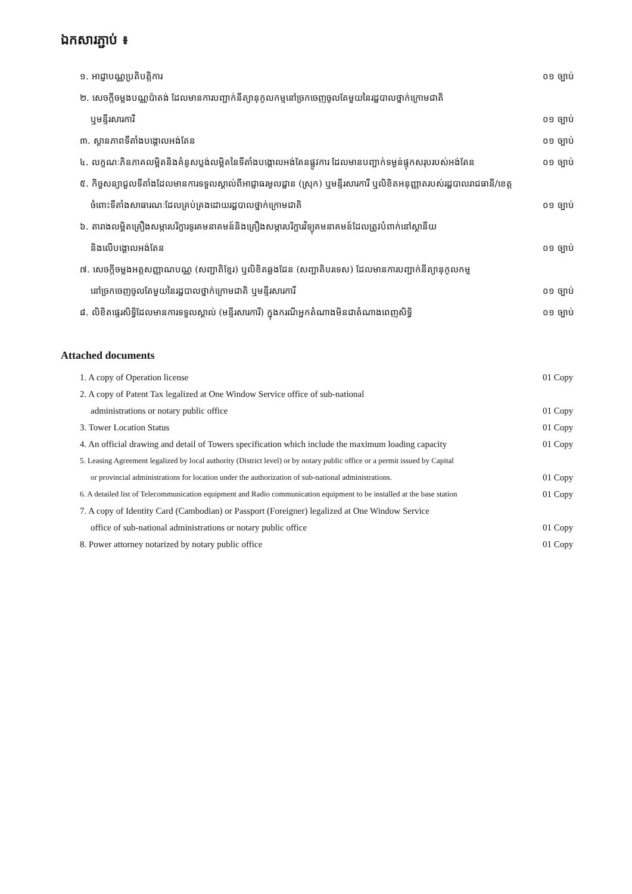ឯកសារភ្ជាប់ ៖
១. អាជ្ញាបណ្ណប្រតិបត្តិការ ០១ ច្បាប់
២. សេចក្តីចម្លងបណ្ណប៉ាតង់ ដែលមានការបញ្ជាក់នីត្យានុកូលកម្មនៅច្រកចេញចូលតែមួយនៃរដ្ឋបាលថ្នាក់ក្រោមជាតិ
ឬមន្ទីរសារការី ០១ ច្បាប់
៣. ស្ថានភាពទីតាំងបង្គោលអង់តែន ០១ ច្បាប់
៤. លក្ខណៈភិនភាគលម្អិតនិងគំនូសប្លង់លម្អិតនៃទីតាំងបង្គោលអង់តែនផ្លូវការ ដែលមានបញ្ជាក់ទម្ងន់ផ្ទុកសរុបរបស់អង់តែន ០១ ច្បាប់
៥. កិច្ចសន្យាជួលទីតាំងដែលមានការទទួលស្គាល់ពីអាជ្ញាធរមូលដ្ឋាន (ស្រុក) ឬមន្ទីរសារការី ឬលិខិតអនុញ្ញាតរបស់រដ្ឋបាលរាជធានី/ខេត្ត
ចំពោះទីតាំងសាធារណៈដែលគ្រប់គ្រងដោយរដ្ឋបាលថ្នាក់ក្រោមជាតិ ០១ ច្បាប់
៦. តារាងលម្អិតគ្រឿងសម្ភារបរិក្ខារទូរគមនាគមន៍និងគ្រឿងសម្ភារបរិក្ខារវិទ្យុគមនាគមន៍ដែលត្រូវបំពាក់នៅស្ថានីយ
និងលើបង្គោលអង់តែន ០១ ច្បាប់
៧. សេចក្តីចម្លងអត្តសញ្ញាណបណ្ណ (សញ្ជាតិខ្មែរ) ឬលិខិតឆ្លងដែន (សញ្ជាតិបរទេស) ដែលមានការបញ្ជាក់នីត្យានុកូលកម្ម
នៅច្រកចេញចូលតែមួយនៃរដ្ឋបាលថ្នាក់ក្រោមជាតិ ឬមន្ទីរសារការី ០១ ច្បាប់
៨. លិខិតផ្ទេរសិទ្ធិដែលមានការទទួលស្គាល់ (មន្ទីរសារការី) ក្នុងករណីអ្នកតំណាងមិនជាតំណាងពេញសិទ្ធិ ០១ ច្បាប់
Attached documents
1. A copy of Operation license 01 Copy
2. A copy of Patent Tax legalized at One Window Service office of sub-national
administrations or notary public office 01 Copy
3. Tower Location Status 01 Copy
4. An official drawing and detail of Towers specification which include the maximum loading capacity 01 Copy
5. Leasing Agreement legalized by local authority (District level) or by notary public office or a permit issued by Capital
or provincial administrations for location under the authorization of sub-national administrations. 01 Copy
6. A detailed list of Telecommunication equipment and Radio communication equipment to be installed at the base station 01 Copy
7. A copy of Identity Card (Cambodian) or Passport (Foreigner) legalized at One Window Service
office of sub-national administrations or notary public office 01 Copy
8. Power attorney notarized by notary public office 01 Copy